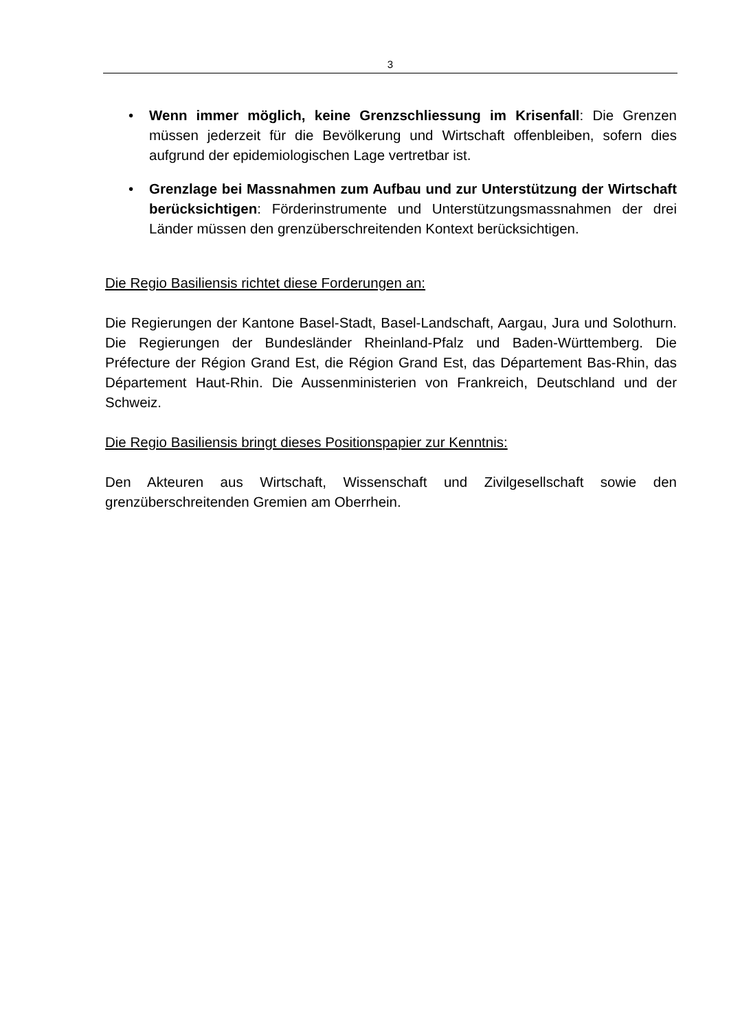3
• Wenn immer möglich, keine Grenzschliessung im Krisenfall: Die Grenzen müssen jederzeit für die Bevölkerung und Wirtschaft offenbleiben, sofern dies aufgrund der epidemiologischen Lage vertretbar ist.
• Grenzlage bei Massnahmen zum Aufbau und zur Unterstützung der Wirtschaft berücksichtigen: Förderinstrumente und Unterstützungsmassnahmen der drei Länder müssen den grenzüberschreitenden Kontext berücksichtigen.
Die Regio Basiliensis richtet diese Forderungen an:
Die Regierungen der Kantone Basel-Stadt, Basel-Landschaft, Aargau, Jura und Solothurn. Die Regierungen der Bundesländer Rheinland-Pfalz und Baden-Württemberg. Die Préfecture der Région Grand Est, die Région Grand Est, das Département Bas-Rhin, das Département Haut-Rhin. Die Aussenministerien von Frankreich, Deutschland und der Schweiz.
Die Regio Basiliensis bringt dieses Positionspapier zur Kenntnis:
Den Akteuren aus Wirtschaft, Wissenschaft und Zivilgesellschaft sowie den grenzüberschreitenden Gremien am Oberrhein.